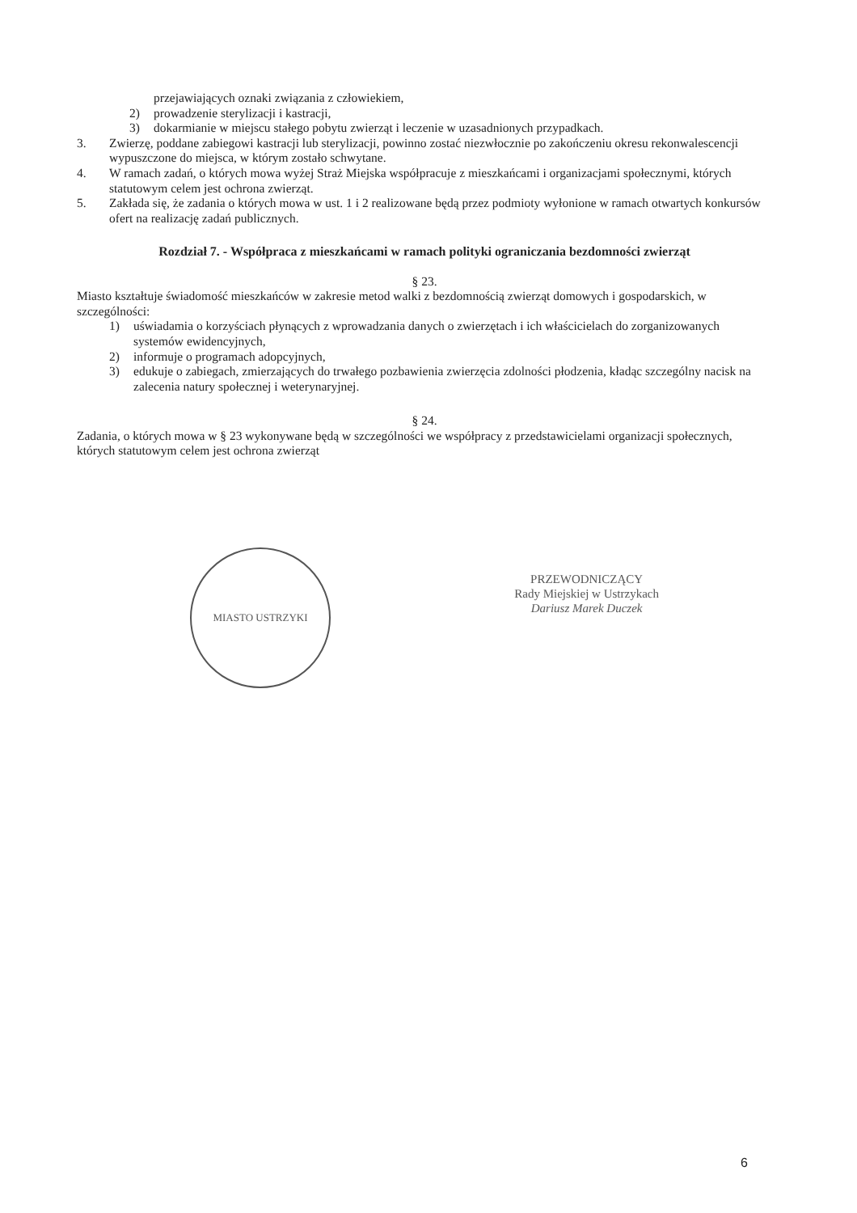przejawiających oznaki związania z człowiekiem,
2) prowadzenie sterylizacji i kastracji,
3) dokarmianie w miejscu stałego pobytu zwierząt i leczenie w uzasadnionych przypadkach.
3. Zwierzę, poddane zabiegowi kastracji lub sterylizacji, powinno zostać niezwłocznie po zakończeniu okresu rekonwalescencji wypuszczone do miejsca, w którym zostało schwytane.
4. W ramach zadań, o których mowa wyżej Straż Miejska współpracuje z mieszkańcami i organizacjami społecznymi, których statutowym celem jest ochrona zwierząt.
5. Zakłada się, że zadania o których mowa w ust. 1 i 2 realizowane będą przez podmioty wyłonione w ramach otwartych konkursów ofert na realizację zadań publicznych.
Rozdział 7. - Współpraca z mieszkańcami w ramach polityki ograniczania bezdomności zwierząt
§ 23.
Miasto kształtuje świadomość mieszkańców w zakresie metod walki z bezdomnością zwierząt domowych i gospodarskich, w szczególności:
1) uświadamia o korzyściach płynących z wprowadzania danych o zwierzętach i ich właścicielach do zorganizowanych systemów ewidencyjnych,
2) informuje o programach adopcyjnych,
3) edukuje o zabiegach, zmierzających do trwałego pozbawienia zwierzęcia zdolności płodzenia, kładąc szczególny nacisk na zalecenia natury społecznej i weterynaryjnej.
§ 24.
Zadania, o których mowa w § 23 wykonywane będą w szczególności we współpracy z przedstawicielami organizacji społecznych, których statutowym celem jest ochrona zwierząt
MIASTO USTRZYKI
PRZEWODNICZĄCY
Rady Miejskiej w Ustrzykach
Dariusz Marek Duczek
6